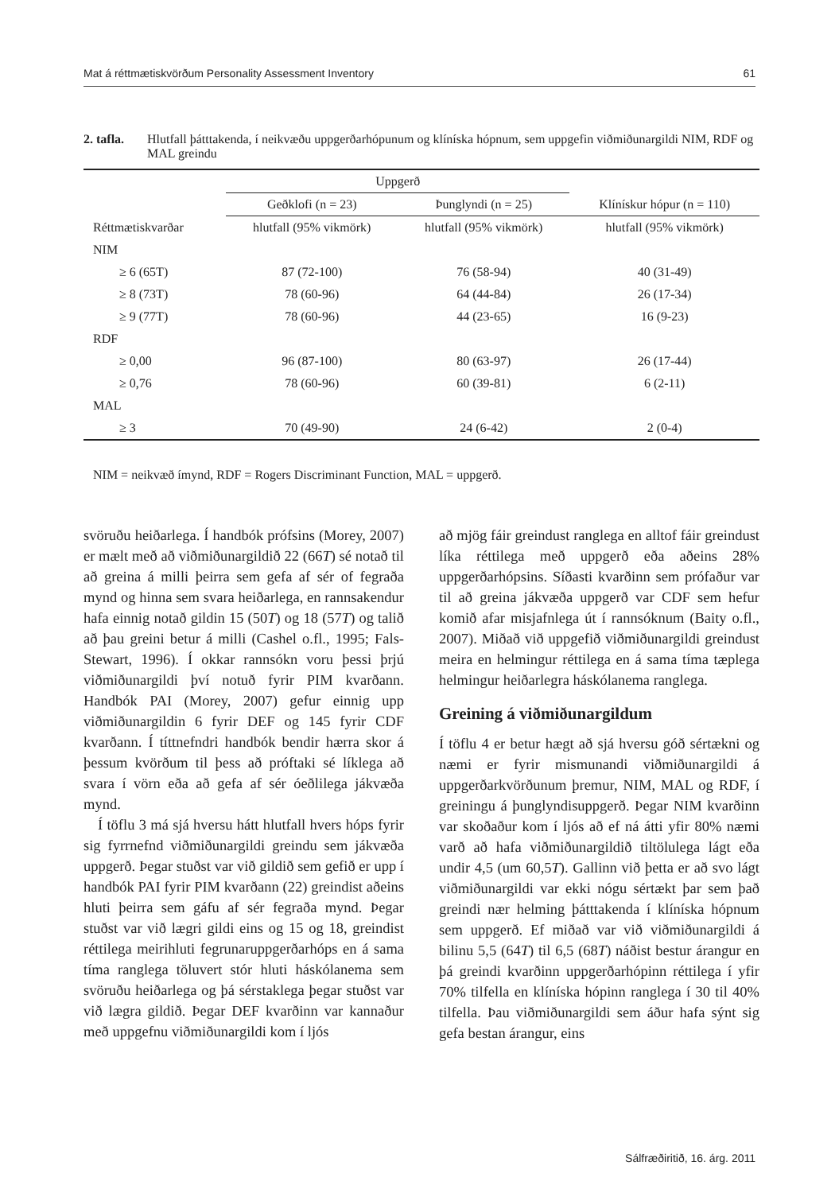Mat á réttmætiskvörðum Personality Assessment Inventory 61
2. tafla. Hlutfall þátttakenda, í neikvæðu uppgerðarhópunum og klíníska hópnum, sem uppgefin viðmiðunargildi NIM, RDF og MAL greindu
| | Uppgerð | | |
| --- | --- | --- | --- |
| | Geðklofi (n = 23) | Þunglyndi (n = 25) | Klínískur hópur (n = 110) |
| Réttmætiskvarðar | hlutfall (95% vikmörk) | hlutfall (95% vikmörk) | hlutfall (95% vikmörk) |
| NIM | | | |
| ≥ 6 (65T) | 87 (72-100) | 76 (58-94) | 40 (31-49) |
| ≥ 8 (73T) | 78 (60-96) | 64 (44-84) | 26 (17-34) |
| ≥ 9 (77T) | 78 (60-96) | 44 (23-65) | 16 (9-23) |
| RDF | | | |
| ≥ 0,00 | 96 (87-100) | 80 (63-97) | 26 (17-44) |
| ≥ 0,76 | 78 (60-96) | 60 (39-81) | 6 (2-11) |
| MAL | | | |
| ≥ 3 | 70 (49-90) | 24 (6-42) | 2 (0-4) |
NIM = neikvæð ímynd, RDF = Rogers Discriminant Function, MAL = uppgerð.
svöruðu heiðarlega. Í handbók prófsins (Morey, 2007) er mælt með að viðmiðunargildið 22 (66T) sé notað til að greina á milli þeirra sem gefa af sér of fegraða mynd og hinna sem svara heiðarlega, en rannsakendur hafa einnig notað gildin 15 (50T) og 18 (57T) og talið að þau greini betur á milli (Cashel o.fl., 1995; Fals-Stewart, 1996). Í okkar rannsókn voru þessi þrjú viðmiðunargildi því notuð fyrir PIM kvarðann. Handbók PAI (Morey, 2007) gefur einnig upp viðmiðunargildin 6 fyrir DEF og 145 fyrir CDF kvarðann. Í títtnefndri handbók bendir hærra skor á þessum kvörðum til þess að próftaki sé líklega að svara í vörn eða að gefa af sér óeðlilega jákvæða mynd.
Í töflu 3 má sjá hversu hátt hlutfall hvers hóps fyrir sig fyrrnefnd viðmiðunargildi greindu sem jákvæða uppgerð. Þegar stuðst var við gildið sem gefið er upp í handbók PAI fyrir PIM kvarðann (22) greindist aðeins hluti þeirra sem gáfu af sér fegraða mynd. Þegar stuðst var við lægri gildi eins og 15 og 18, greindist réttilega meirihluti fegrunaruppgerðarhóps en á sama tíma ranglega töluvert stór hluti háskólanema sem svöruðu heiðarlega og þá sérstaklega þegar stuðst var við lægra gildið. Þegar DEF kvarðinn var kannaður með uppgefnu viðmiðunargildi kom í ljós
að mjög fáir greindust ranglega en alltof fáir greindust líka réttilega með uppgerð eða aðeins 28% uppgerðarhópsins. Síðasti kvarðinn sem prófaður var til að greina jákvæða uppgerð var CDF sem hefur komið afar misjafnlega út í rannsóknum (Baity o.fl., 2007). Miðað við uppgefið viðmiðunargildi greindust meira en helmingur réttilega en á sama tíma tæplega helmingur heiðarlegra háskólanema ranglega.
Greining á viðmiðunargildum
Í töflu 4 er betur hægt að sjá hversu góð sértækni og næmi er fyrir mismunandi viðmiðunargildi á uppgerðarkvörðunum þremur, NIM, MAL og RDF, í greiningu á þunglyndisuppgerð. Þegar NIM kvarðinn var skoðaður kom í ljós að ef ná átti yfir 80% næmi varð að hafa viðmiðunargildið tiltölulega lágt eða undir 4,5 (um 60,5T). Gallinn við þetta er að svo lágt viðmiðunargildi var ekki nógu sértækt þar sem það greindi nær helming þátttakenda í klíníska hópnum sem uppgerð. Ef miðað var við viðmiðunargildi á bilinu 5,5 (64T) til 6,5 (68T) náðist bestur árangur en þá greindi kvarðinn uppgerðarhópinn réttilega í yfir 70% tilfella en klíníska hópinn ranglega í 30 til 40% tilfella. Þau viðmiðunargildi sem áður hafa sýnt sig gefa bestan árangur, eins
Sálfræðiritið, 16. árg. 2011